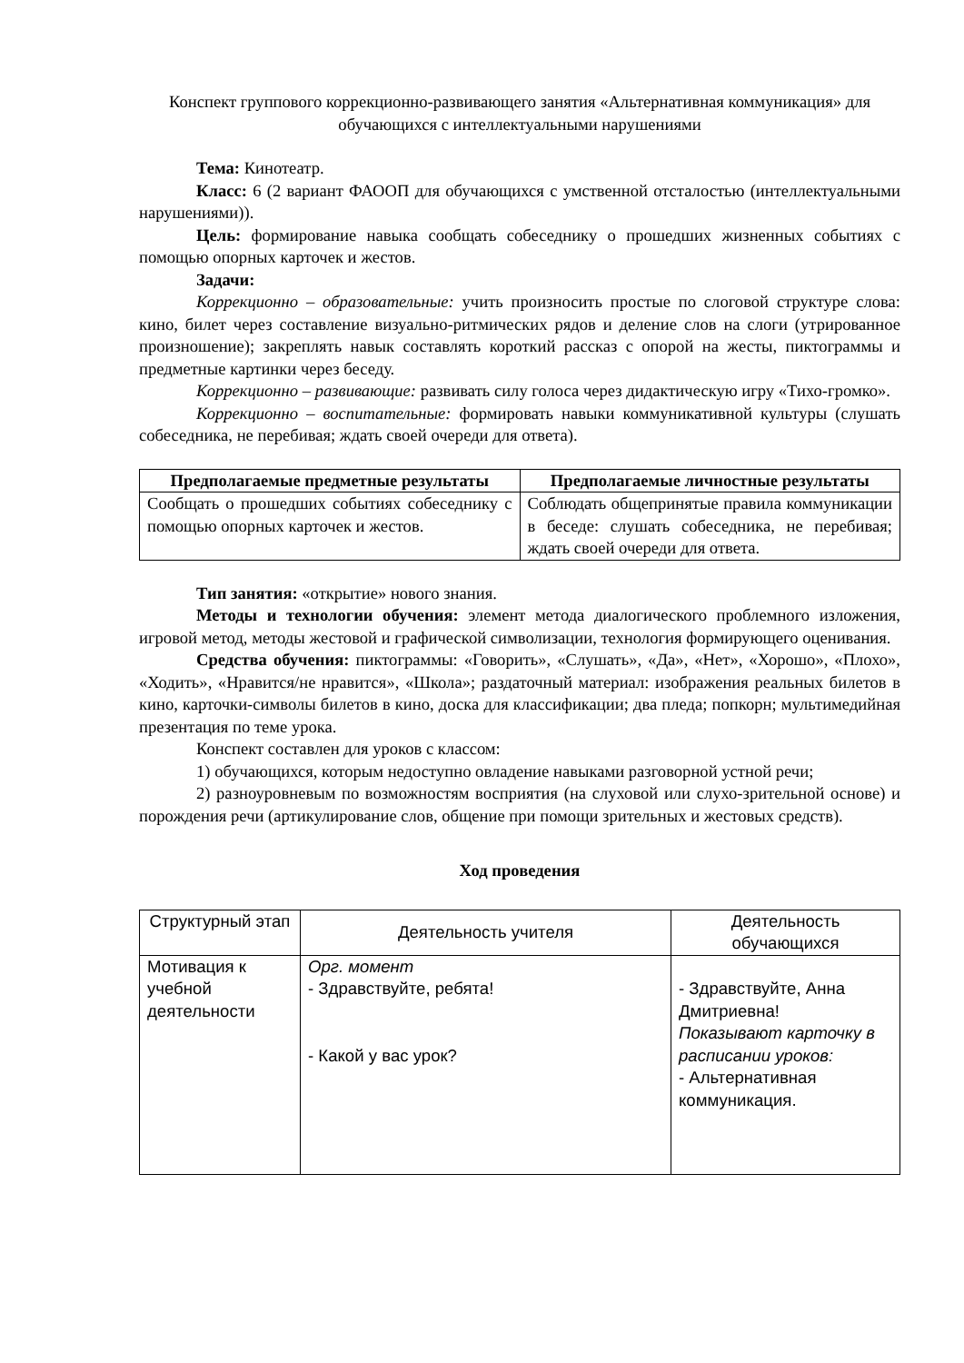Конспект группового коррекционно-развивающего занятия «Альтернативная коммуникация» для обучающихся с интеллектуальными нарушениями
Тема: Кинотеатр.
Класс: 6 (2 вариант ФАООП для обучающихся с умственной отсталостью (интеллектуальными нарушениями)).
Цель: формирование навыка сообщать собеседнику о прошедших жизненных событиях с помощью опорных карточек и жестов.
Задачи:
Коррекционно – образовательные: учить произносить простые по слоговой структуре слова: кино, билет через составление визуально-ритмических рядов и деление слов на слоги (утрированное произношение); закреплять навык составлять короткий рассказ с опорой на жесты, пиктограммы и предметные картинки через беседу.
Коррекционно – развивающие: развивать силу голоса через дидактическую игру «Тихо-громко».
Коррекционно – воспитательные: формировать навыки коммуникативной культуры (слушать собеседника, не перебивая; ждать своей очереди для ответа).
| Предполагаемые предметные результаты | Предполагаемые личностные результаты |
| --- | --- |
| Сообщать о прошедших событиях собеседнику с помощью опорных карточек и жестов. | Соблюдать общепринятые правила коммуникации в беседе: слушать собеседника, не перебивая; ждать своей очереди для ответа. |
Тип занятия: «открытие» нового знания.
Методы и технологии обучения: элемент метода диалогического проблемного изложения, игровой метод, методы жестовой и графической символизации, технология формирующего оценивания.
Средства обучения: пиктограммы: «Говорить», «Слушать», «Да», «Нет», «Хорошо», «Плохо», «Ходить», «Нравится/не нравится», «Школа»; раздаточный материал: изображения реальных билетов в кино, карточки-символы билетов в кино, доска для классификации; два пледа; попкорн; мультимедийная презентация по теме урока.
Конспект составлен для уроков с классом:
1) обучающихся, которым недоступно овладение навыками разговорной устной речи;
2) разноуровневым по возможностям восприятия (на слуховой или слухо-зрительной основе) и порождения речи (артикулирование слов, общение при помощи зрительных и жестовых средств).
Ход проведения
| Структурный этап | Деятельность учителя | Деятельность обучающихся |
| Мотивация к учебной деятельности | Орг. момент - Здравствуйте, ребята! - Какой у вас урок? | - Здравствуйте, Анна Дмитриевна! Показывают карточку в расписании уроков: - Альтернативная коммуникация. |